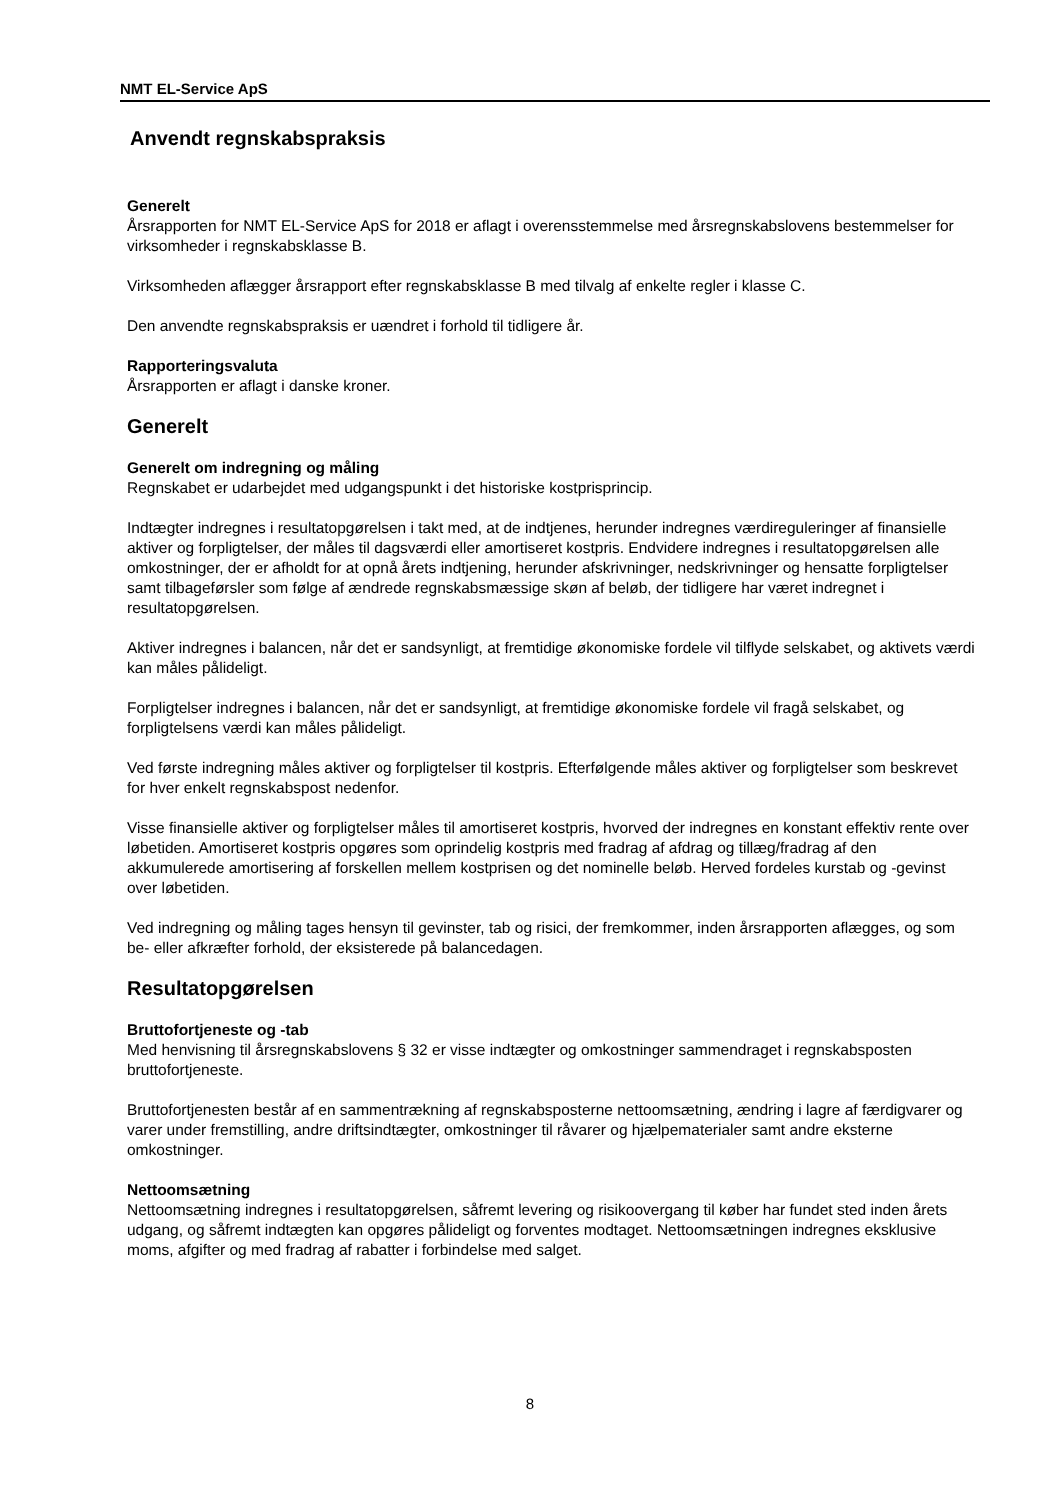NMT EL-Service ApS
Anvendt regnskabspraksis
Generelt
Årsrapporten for NMT EL-Service ApS for 2018 er aflagt i overensstemmelse med årsregnskabslovens bestemmelser for virksomheder i regnskabsklasse B.
Virksomheden aflægger årsrapport efter regnskabsklasse B med tilvalg af enkelte regler i klasse C.
Den anvendte regnskabspraksis er uændret i forhold til tidligere år.
Rapporteringsvaluta
Årsrapporten er aflagt i danske kroner.
Generelt
Generelt om indregning og måling
Regnskabet er udarbejdet med udgangspunkt i det historiske kostprisprincip.
Indtægter indregnes i resultatopgørelsen i takt med, at de indtjenes, herunder indregnes værdireguleringer af finansielle aktiver og forpligtelser, der måles til dagsværdi eller amortiseret kostpris. Endvidere indregnes i resultatopgørelsen alle omkostninger, der er afholdt for at opnå årets indtjening, herunder afskrivninger, nedskrivninger og hensatte forpligtelser samt tilbageførsler som følge af ændrede regnskabsmæssige skøn af beløb, der tidligere har været indregnet i resultatopgørelsen.
Aktiver indregnes i balancen, når det er sandsynligt, at fremtidige økonomiske fordele vil tilflyde selskabet, og aktivets værdi kan måles pålideligt.
Forpligtelser indregnes i balancen, når det er sandsynligt, at fremtidige økonomiske fordele vil fragå selskabet, og forpligtelsens værdi kan måles pålideligt.
Ved første indregning måles aktiver og forpligtelser til kostpris. Efterfølgende måles aktiver og forpligtelser som beskrevet for hver enkelt regnskabspost nedenfor.
Visse finansielle aktiver og forpligtelser måles til amortiseret kostpris, hvorved der indregnes en konstant effektiv rente over løbetiden. Amortiseret kostpris opgøres som oprindelig kostpris med fradrag af afdrag og tillæg/fradrag af den akkumulerede amortisering af forskellen mellem kostprisen og det nominelle beløb. Herved fordeles kurstab og -gevinst over løbetiden.
Ved indregning og måling tages hensyn til gevinster, tab og risici, der fremkommer, inden årsrapporten aflægges, og som be- eller afkræfter forhold, der eksisterede på balancedagen.
Resultatopgørelsen
Bruttofortjeneste og -tab
Med henvisning til årsregnskabslovens § 32 er visse indtægter og omkostninger sammendraget i regnskabsposten bruttofortjeneste.
Bruttofortjenesten består af en sammentrækning af regnskabsposterne nettoomsætning, ændring i lagre af færdigvarer og varer under fremstilling, andre driftsindtægter, omkostninger til råvarer og hjælpematerialer samt andre eksterne omkostninger.
Nettoomsætning
Nettoomsætning indregnes i resultatopgørelsen, såfremt levering og risikoovergang til køber har fundet sted inden årets udgang, og såfremt indtægten kan opgøres pålideligt og forventes modtaget. Nettoomsætningen indregnes eksklusive moms, afgifter og med fradrag af rabatter i forbindelse med salget.
8